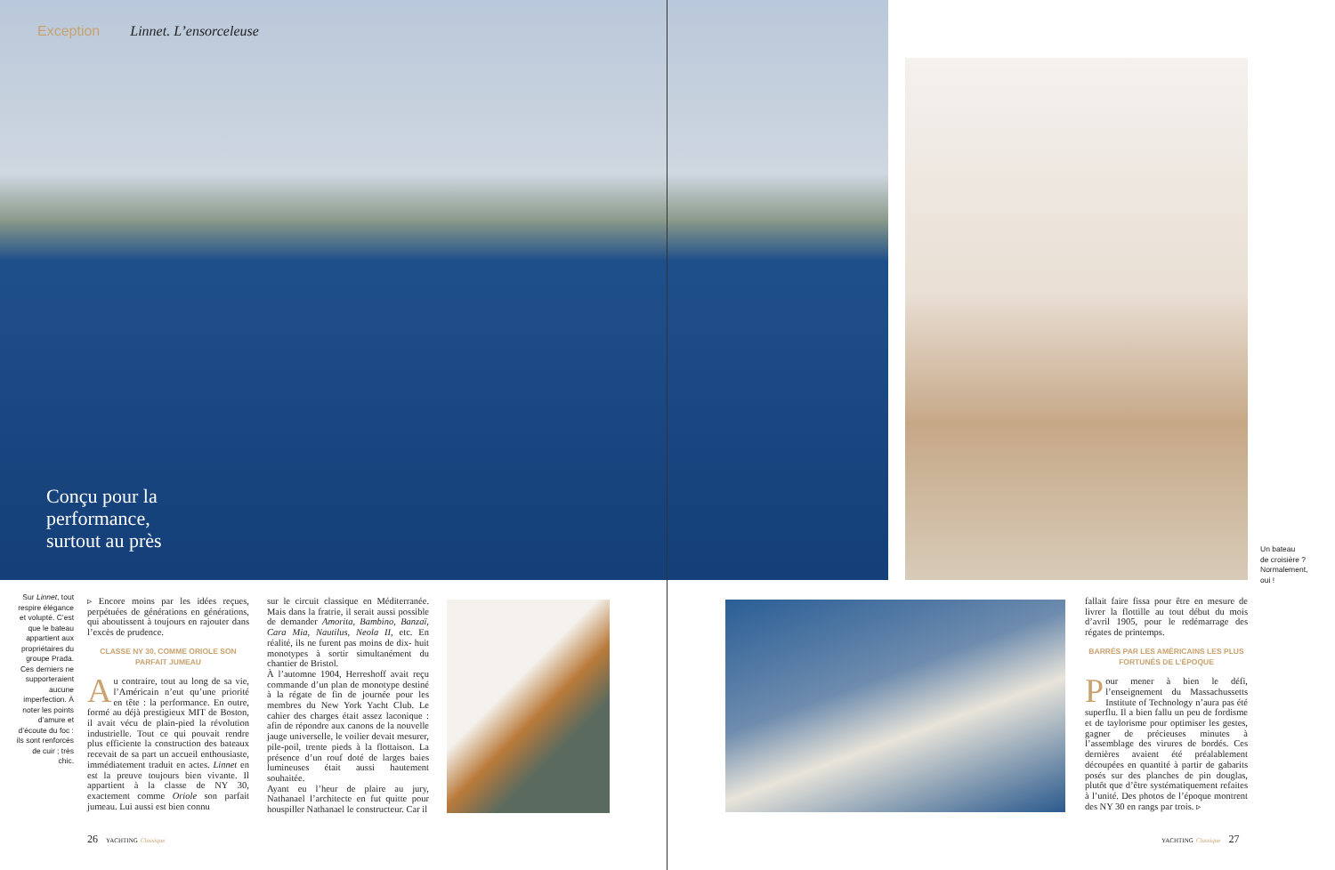Exception Linnet. L’ensorceleuse
Conçu pour la
performance,
surtout au près
Un bateau
de croisière ?
Normalement,
oui !
Sur Linnet, tout respire élégance et volupté. C’est que le bateau appartient aux propriétaires du groupe Prada. Ces derniers ne supporteraient aucune imperfection. À noter les points d’amure et d’écoute du foc : ils sont renforcés de cuir ; très chic.
▹ Encore moins par les idées reçues, perpétuées de générations en générations, qui aboutissent à toujours en rajouter dans l’excès de prudence.
CLASSE NY 30, COMME ORIOLE SON PARFAIT JUMEAU
Au contraire, tout au long de sa vie, l’Américain n’eut qu’une priorité en tête : la performance. En outre, formé au déjà prestigieux MIT de Boston, il avait vécu de plain-pied la révolution industrielle. Tout ce qui pouvait rendre plus efficiente la construction des bateaux recevait de sa part un accueil enthousiaste, immédiatement traduit en actes. Linnet en est la preuve toujours bien vivante. Il appartient à la classe de NY 30, exactement comme Oriole son parfait jumeau. Lui aussi est bien connu
sur le circuit classique en Méditerranée. Mais dans la fratrie, il serait aussi possible de demander Amorita, Bambino, Banzaï, Cara Mia, Nautilus, Neola II, etc. En réalité, ils ne furent pas moins de dix- huit monotypes à sortir simultanément du chantier de Bristol.
À l’automne 1904, Herreshoff avait reçu commande d’un plan de monotype destiné à la régate de fin de journée pour les membres du New York Yacht Club. Le cahier des charges était assez laconique : afin de répondre aux canons de la nouvelle jauge universelle, le voilier devait mesurer, pile-poil, trente pieds à la flottaison. La présence d’un rouf doté de larges baies lumineuses était aussi hautement souhaitée.
Ayant eu l’heur de plaire au jury, Nathanael l’architecte en fut quitte pour houspiller Nathanael le constructeur. Car il
fallait faire fissa pour être en mesure de livrer la flottille au tout début du mois d’avril 1905, pour le redémarrage des régates de printemps.
BARRÉS PAR LES AMÉRICAINS LES PLUS FORTUNÉS DE L’ÉPOQUE
Pour mener à bien le défi, l’enseignement du Massachussetts Institute of Technology n’aura pas été superflu. Il a bien fallu un peu de fordisme et de taylorisme pour optimiser les gestes, gagner de précieuses minutes à l’assemblage des virures de bordés. Ces dernières avaient été préalablement découpées en quantité à partir de gabarits posés sur des planches de pin douglas, plutôt que d’être systématiquement refaites à l’unité. Des photos de l’époque montrent des NY 30 en rangs par trois. ▹
26 YACHTING Classique YACHTING Classique 27